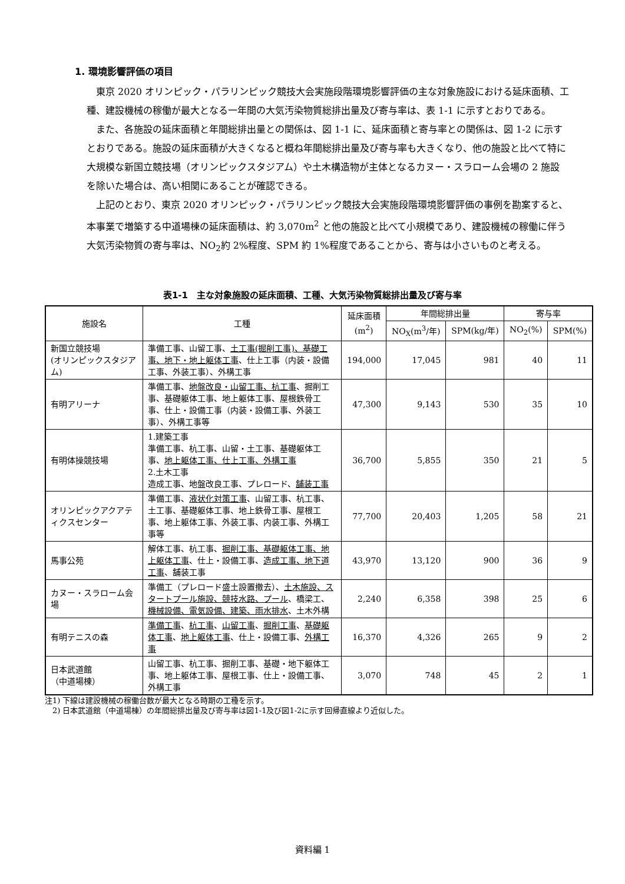1. 環境影響評価の項目
東京 2020 オリンピック・パラリンピック競技大会実施段階環境影響評価の主な対象施設における延床面積、工種、建設機械の稼働が最大となる一年間の大気汚染物質総排出量及び寄与率は、表 1-1 に示すとおりである。
また、各施設の延床面積と年間総排出量との関係は、図 1-1 に、延床面積と寄与率との関係は、図 1-2 に示すとおりである。施設の延床面積が大きくなると概ね年間総排出量及び寄与率も大きくなり、他の施設と比べて特に大規模な新国立競技場（オリンピックスタジアム）や土木構造物が主体となるカヌー・スラローム会場の 2 施設を除いた場合は、高い相関にあることが確認できる。
上記のとおり、東京 2020 オリンピック・パラリンピック競技大会実施段階環境影響評価の事例を勘案すると、本事業で増築する中道場棟の延床面積は、約 3,070m<sup>2</sup> と他の施設と比べて小規模であり、建設機械の稼働に伴う大気汚染物質の寄与率は、NO<sub>2</sub>約 2%程度、SPM 約 1%程度であることから、寄与は小さいものと考える。
表1-1　主な対象施設の延床面積、工種、大気汚染物質総排出量及び寄与率
| 施設名 | 工種 | 延床面積 (m<sup>2</sup>) | 年間総排出量 | | 寄与率 | |
| --- | --- | --- | --- | --- | --- | --- |
| | | | NO<sub>X</sub>(m<sup>3</sup>/年) | SPM(kg/年) | NO<sub>2</sub>(%) | SPM(%) |
| 新国立競技場 (オリンピックスタジアム) | 準備工事、山留工事、 土工事(掘削工事)、基礎工事、地下・地上躯体工事 、仕上工事（内装・設備工事、外装工事）、外構工事 | 194,000 | 17,045 | 981 | 40 | 11 |
| 有明アリーナ | 準備工事、 地盤改良・山留工事、杭工事 、掘削工事、基礎躯体工事、地上躯体工事、屋根鉄骨工事、仕上・設備工事（内装・設備工事、外装工事）、外構工事等 | 47,300 | 9,143 | 530 | 35 | 10 |
| 有明体操競技場 | 1.建築工事 準備工事、杭工事、山留・土工事、基礎躯体工事、 地上躯体工事、仕上工事、外構工事 2.土木工事 造成工事、地盤改良工事、プレロード、 舗装工事 | 36,700 | 5,855 | 350 | 21 | 5 |
| オリンピックアクアティクスセンター | 準備工事、 液状化対策工事 、山留工事、杭工事、土工事、基礎躯体工事、地上鉄骨工事、屋根工事、地上躯体工事、外装工事、内装工事、外構工事等 | 77,700 | 20,403 | 1,205 | 58 | 21 |
| 馬事公苑 | 解体工事、杭工事、 掘削工事、基礎躯体工事、地上躯体工事 、仕上・設備工事、 造成工事、地下道工事 、舗装工事 | 43,970 | 13,120 | 900 | 36 | 9 |
| カヌー・スラローム会場 | 準備工（プレロード盛土設置撤去）、 土木施設、スタートプール施設、競技水路、プール 、橋梁工、 機械設備、電気設備、建築、雨水排水 、土木外構 | 2,240 | 6,358 | 398 | 25 | 6 |
| 有明テニスの森 | 準備工事 、 杭工事 、 山留工事 、 掘削工事 、 基礎躯体工事 、 地上躯体工事 、仕上・設備工事、 外構工事 | 16,370 | 4,326 | 265 | 9 | 2 |
| 日本武道館 （中道場棟） | 山留工事、杭工事、掘削工事、基礎・地下躯体工事、地上躯体工事、屋根工事、仕上・設備工事、外構工事 | 3,070 | 748 | 45 | 2 | 1 |
注1) 下線は建設機械の稼働台数が最大となる時期の工種を示す。
　2) 日本武道館（中道場棟）の年間総排出量及び寄与率は図1-1及び図1-2に示す回帰直線より近似した。
資料編 1